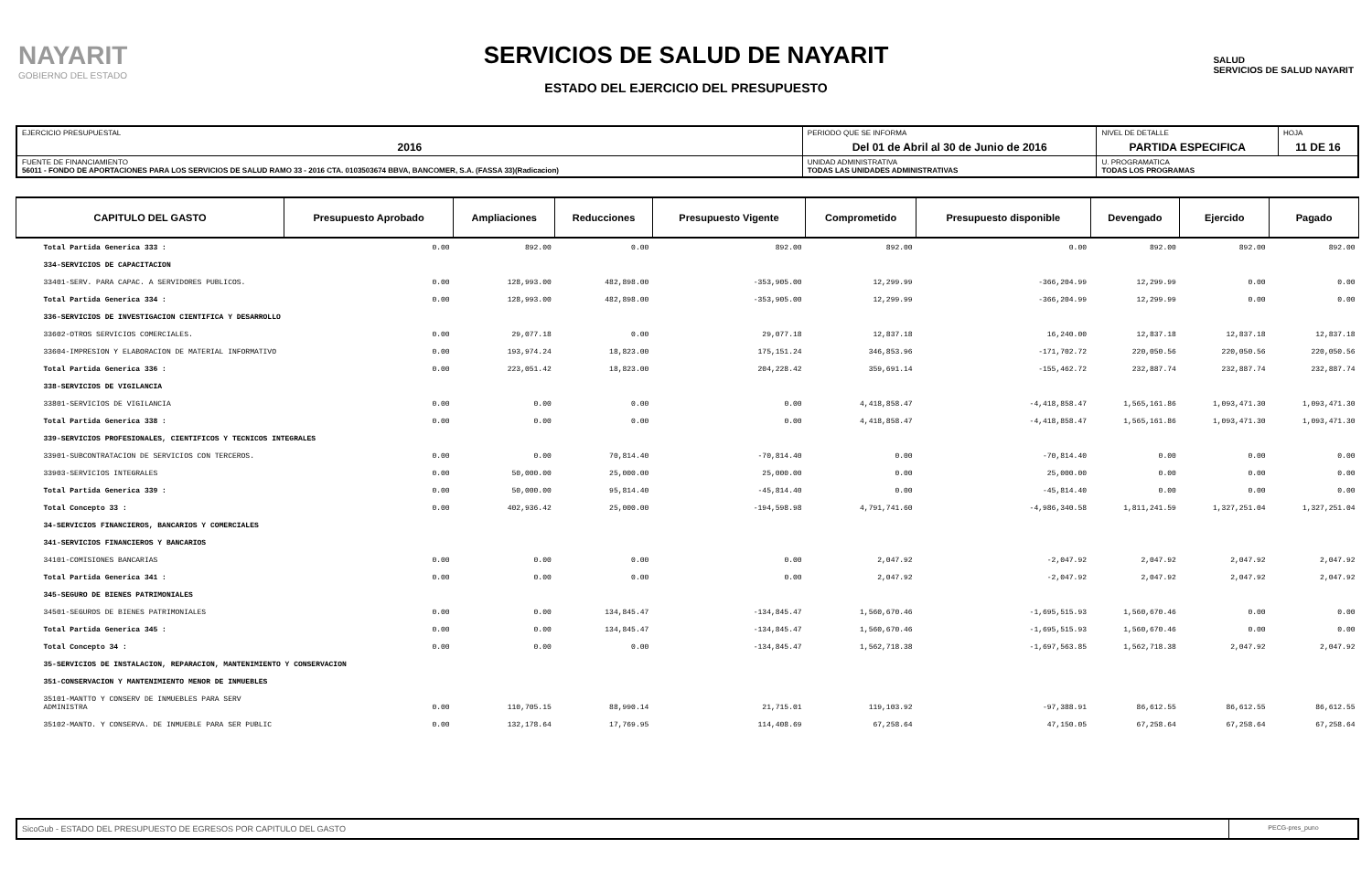NAYARIT
GOBIERNO DEL ESTADO
SERVICIOS DE SALUD DE NAYARIT
ESTADO DEL EJERCICIO DEL PRESUPUESTO
SALUD
SERVICIOS DE SALUD NAYARIT
| EJERCICIO PRESUPUESTAL 2016 | PERIODO QUE SE INFORMA Del 01 de Abril al 30 de Junio de 2016 | | NIVEL DE DETALLE PARTIDA ESPECIFICA | HOJA 11 DE 16 |
| FUENTE DE FINANCIAMIENTO 56011 - FONDO DE APORTACIONES PARA LOS SERVICIOS DE SALUD RAMO 33 - 2016 CTA. 0103503674 BBVA, BANCOMER, S.A. (FASSA 33)(Radicacion) | | UNIDAD ADMINISTRATIVA TODAS LAS UNIDADES ADMINISTRATIVAS | U. PROGRAMATICA TODAS LOS PROGRAMAS | |
| CAPITULO DEL GASTO | Presupuesto Aprobado | Ampliaciones | Reducciones | Presupuesto Vigente | Comprometido | Presupuesto disponible | Devengado | Ejercido | Pagado |
| --- | --- | --- | --- | --- | --- | --- | --- | --- | --- |
| Total Partida Generica 333 : | 0.00 | 892.00 | 0.00 | 892.00 | 892.00 | 0.00 | 892.00 | 892.00 | 892.00 |
| 334-SERVICIOS DE CAPACITACION | | | | | | | | | |
| 33401-SERV. PARA CAPAC. A SERVIDORES PUBLICOS. | 0.00 | 128,993.00 | 482,898.00 | -353,905.00 | 12,299.99 | -366,204.99 | 12,299.99 | 0.00 | 0.00 |
| Total Partida Generica 334 : | 0.00 | 128,993.00 | 482,898.00 | -353,905.00 | 12,299.99 | -366,204.99 | 12,299.99 | 0.00 | 0.00 |
| 336-SERVICIOS DE INVESTIGACION CIENTIFICA Y DESARROLLO | | | | | | | | | |
| 33602-OTROS SERVICIOS COMERCIALES. | 0.00 | 29,077.18 | 0.00 | 29,077.18 | 12,837.18 | 16,240.00 | 12,837.18 | 12,837.18 | 12,837.18 |
| 33604-IMPRESION Y ELABORACION DE MATERIAL INFORMATIVO | 0.00 | 193,974.24 | 18,823.00 | 175,151.24 | 346,853.96 | -171,702.72 | 220,050.56 | 220,050.56 | 220,050.56 |
| Total Partida Generica 336 : | 0.00 | 223,051.42 | 18,823.00 | 204,228.42 | 359,691.14 | -155,462.72 | 232,887.74 | 232,887.74 | 232,887.74 |
| 338-SERVICIOS DE VIGILANCIA | | | | | | | | | |
| 33801-SERVICIOS DE VIGILANCIA | 0.00 | 0.00 | 0.00 | 0.00 | 4,418,858.47 | -4,418,858.47 | 1,565,161.86 | 1,093,471.30 | 1,093,471.30 |
| Total Partida Generica 338 : | 0.00 | 0.00 | 0.00 | 0.00 | 4,418,858.47 | -4,418,858.47 | 1,565,161.86 | 1,093,471.30 | 1,093,471.30 |
| 339-SERVICIOS PROFESIONALES, CIENTIFICOS Y TECNICOS INTEGRALES | | | | | | | | | |
| 33901-SUBCONTRATACION DE SERVICIOS CON TERCEROS. | 0.00 | 0.00 | 70,814.40 | -70,814.40 | 0.00 | -70,814.40 | 0.00 | 0.00 | 0.00 |
| 33903-SERVICIOS INTEGRALES | 0.00 | 50,000.00 | 25,000.00 | 25,000.00 | 0.00 | 25,000.00 | 0.00 | 0.00 | 0.00 |
| Total Partida Generica 339 : | 0.00 | 50,000.00 | 95,814.40 | -45,814.40 | 0.00 | -45,814.40 | 0.00 | 0.00 | 0.00 |
| Total Concepto 33 : | 0.00 | 402,936.42 | 25,000.00 | -194,598.98 | 4,791,741.60 | -4,986,340.58 | 1,811,241.59 | 1,327,251.04 | 1,327,251.04 |
| 34-SERVICIOS FINANCIEROS, BANCARIOS Y COMERCIALES | | | | | | | | | |
| 341-SERVICIOS FINANCIEROS Y BANCARIOS | | | | | | | | | |
| 34101-COMISIONES BANCARIAS | 0.00 | 0.00 | 0.00 | 0.00 | 2,047.92 | -2,047.92 | 2,047.92 | 2,047.92 | 2,047.92 |
| Total Partida Generica 341 : | 0.00 | 0.00 | 0.00 | 0.00 | 2,047.92 | -2,047.92 | 2,047.92 | 2,047.92 | 2,047.92 |
| 345-SEGURO DE BIENES PATRIMONIALES | | | | | | | | | |
| 34501-SEGUROS DE BIENES PATRIMONIALES | 0.00 | 0.00 | 134,845.47 | -134,845.47 | 1,560,670.46 | -1,695,515.93 | 1,560,670.46 | 0.00 | 0.00 |
| Total Partida Generica 345 : | 0.00 | 0.00 | 134,845.47 | -134,845.47 | 1,560,670.46 | -1,695,515.93 | 1,560,670.46 | 0.00 | 0.00 |
| Total Concepto 34 : | 0.00 | 0.00 | 0.00 | -134,845.47 | 1,562,718.38 | -1,697,563.85 | 1,562,718.38 | 2,047.92 | 2,047.92 |
| 35-SERVICIOS DE INSTALACION, REPARACION, MANTENIMIENTO Y CONSERVACION | | | | | | | | | |
| 351-CONSERVACION Y MANTENIMIENTO MENOR DE INMUEBLES | | | | | | | | | |
| 35101-MANTTO Y CONSERV DE INMUEBLES PARA SERV ADMINISTRA | 0.00 | 110,705.15 | 88,990.14 | 21,715.01 | 119,103.92 | -97,388.91 | 86,612.55 | 86,612.55 | 86,612.55 |
| 35102-MANTO. Y CONSERVA. DE INMUEBLE PARA SER PUBLIC | 0.00 | 132,178.64 | 17,769.95 | 114,408.69 | 67,258.64 | 47,150.05 | 67,258.64 | 67,258.64 | 67,258.64 |
SicoGub - ESTADO DEL PRESUPUESTO DE EGRESOS POR CAPITULO DEL GASTO
PECG-pres_puno